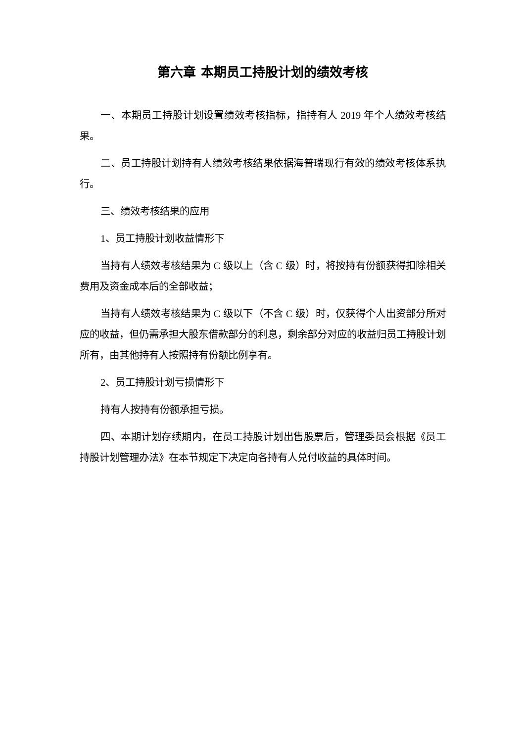第六章 本期员工持股计划的绩效考核
一、本期员工持股计划设置绩效考核指标，指持有人 2019 年个人绩效考核结果。
二、员工持股计划持有人绩效考核结果依据海普瑞现行有效的绩效考核体系执行。
三、绩效考核结果的应用
1、员工持股计划收益情形下
当持有人绩效考核结果为 C 级以上（含 C 级）时，将按持有份额获得扣除相关费用及资金成本后的全部收益；
当持有人绩效考核结果为 C 级以下（不含 C 级）时，仅获得个人出资部分所对应的收益，但仍需承担大股东借款部分的利息，剩余部分对应的收益归员工持股计划所有，由其他持有人按照持有份额比例享有。
2、员工持股计划亏损情形下
持有人按持有份额承担亏损。
四、本期计划存续期内，在员工持股计划出售股票后，管理委员会根据《员工持股计划管理办法》在本节规定下决定向各持有人兑付收益的具体时间。